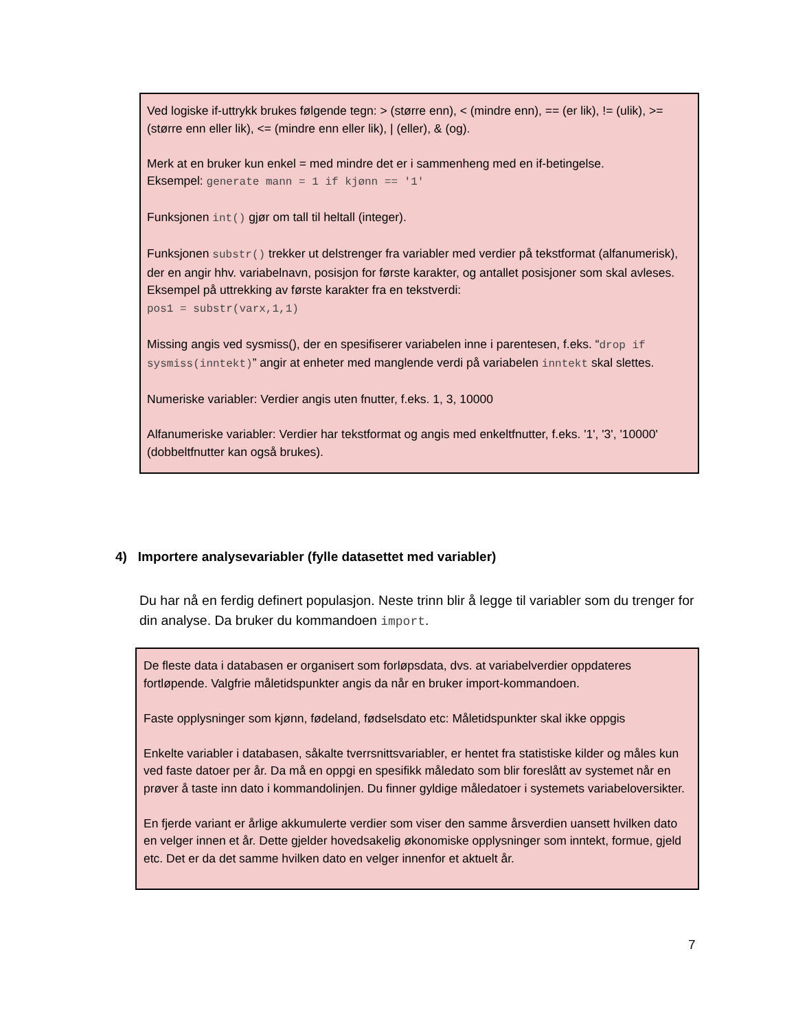Ved logiske if-uttrykk brukes følgende tegn: > (større enn), < (mindre enn), == (er lik), != (ulik), >= (større enn eller lik), <= (mindre enn eller lik), | (eller), & (og).
Merk at en bruker kun enkel = med mindre det er i sammenheng med en if-betingelse.
Eksempel: generate mann = 1 if kjønn == '1'
Funksjonen int() gjør om tall til heltall (integer).
Funksjonen substr() trekker ut delstrenger fra variabler med verdier på tekstformat (alfanumerisk), der en angir hhv. variabelnavn, posisjon for første karakter, og antallet posisjoner som skal avleses. Eksempel på uttrekking av første karakter fra en tekstverdi:
pos1 = substr(varx,1,1)
Missing angis ved sysmiss(), der en spesifiserer variabelen inne i parentesen, f.eks. “drop if sysmiss(inntekt)” angir at enheter med manglende verdi på variabelen inntekt skal slettes.
Numeriske variabler: Verdier angis uten fnutter, f.eks. 1, 3, 10000
Alfanumeriske variabler: Verdier har tekstformat og angis med enkeltfnutter, f.eks. '1', '3', '10000' (dobbeltfnutter kan også brukes).
4) Importere analysevariabler (fylle datasettet med variabler)
Du har nå en ferdig definert populasjon. Neste trinn blir å legge til variabler som du trenger for din analyse. Da bruker du kommandoen import.
De fleste data i databasen er organisert som forløpsdata, dvs. at variabelverdier oppdateres fortløpende. Valgfrie måletidspunkter angis da når en bruker import-kommandoen.
Faste opplysninger som kjønn, fødeland, fødselsdato etc: Måletidspunkter skal ikke oppgis
Enkelte variabler i databasen, såkalte tverrsnittsvariabler, er hentet fra statistiske kilder og måles kun ved faste datoer per år. Da må en oppgi en spesifikk måledato som blir foreslått av systemet når en prøver å taste inn dato i kommandolinjen. Du finner gyldige måledatoer i systemets variabeloversikter.
En fjerde variant er årlige akkumulerte verdier som viser den samme årsverdien uansett hvilken dato en velger innen et år. Dette gjelder hovedsakelig økonomiske opplysninger som inntekt, formue, gjeld etc. Det er da det samme hvilken dato en velger innenfor et aktuelt år.
7